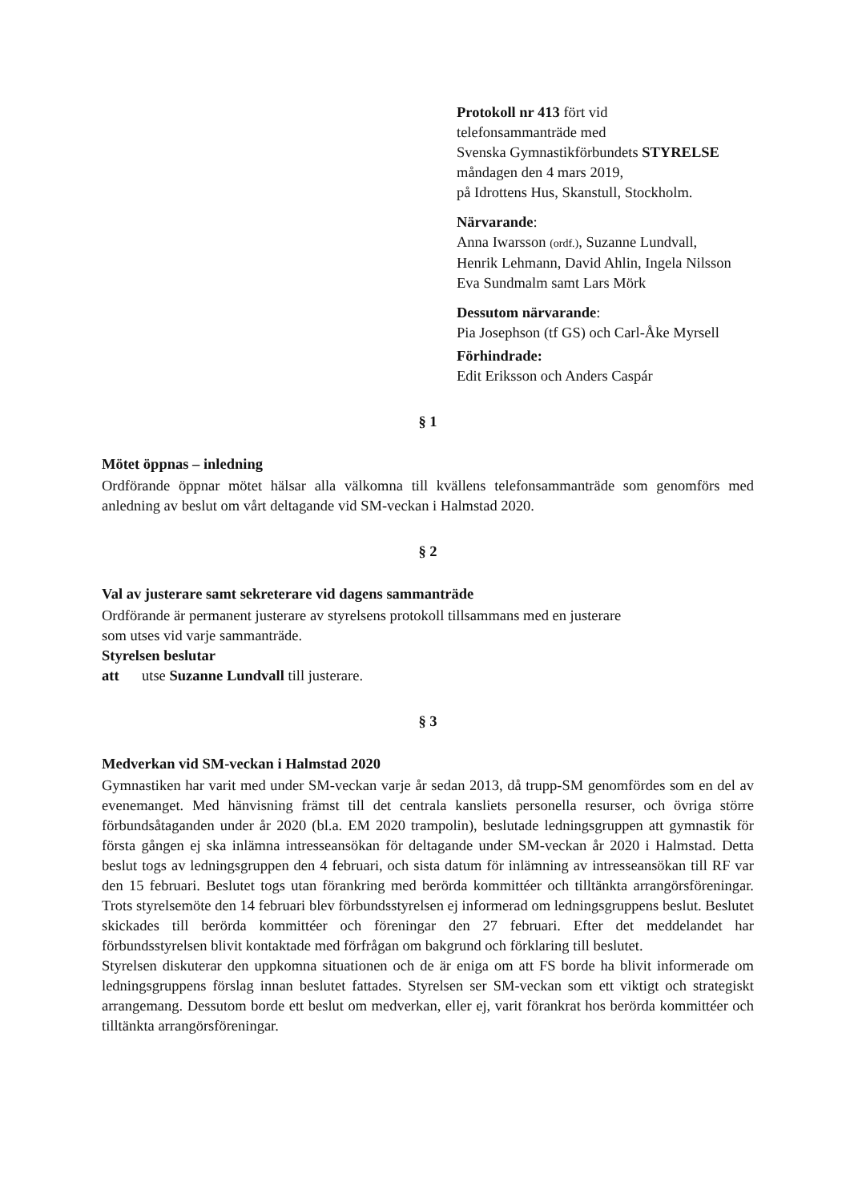Protokoll nr 413 fört vid
telefonsammanträde med
Svenska Gymnastikförbundets STYRELSE
måndagen den 4 mars 2019,
på Idrottens Hus, Skanstull, Stockholm.
Närvarande:
Anna Iwarsson (ordf.), Suzanne Lundvall,
Henrik Lehmann, David Ahlin, Ingela Nilsson
Eva Sundmalm samt Lars Mörk
Dessutom närvarande:
Pia Josephson (tf GS) och Carl-Åke Myrsell
Förhindrade:
Edit Eriksson och Anders Caspár
§ 1
Mötet öppnas – inledning
Ordförande öppnar mötet hälsar alla välkomna till kvällens telefonsammanträde som genomförs med anledning av beslut om vårt deltagande vid SM-veckan i Halmstad 2020.
§ 2
Val av justerare samt sekreterare vid dagens sammanträde
Ordförande är permanent justerare av styrelsens protokoll tillsammans med en justerare
som utses vid varje sammanträde.
Styrelsen beslutar
att utse Suzanne Lundvall till justerare.
§ 3
Medverkan vid SM-veckan i Halmstad 2020
Gymnastiken har varit med under SM-veckan varje år sedan 2013, då trupp-SM genomfördes som en del av evenemanget. Med hänvisning främst till det centrala kansliets personella resurser, och övriga större förbundsåtaganden under år 2020 (bl.a. EM 2020 trampolin), beslutade ledningsgruppen att gymnastik för första gången ej ska inlämna intresseansökan för deltagande under SM-veckan år 2020 i Halmstad. Detta beslut togs av ledningsgruppen den 4 februari, och sista datum för inlämning av intresseansökan till RF var den 15 februari. Beslutet togs utan förankring med berörda kommittéer och tilltänkta arrangörsföreningar. Trots styrelsemöte den 14 februari blev förbundsstyrelsen ej informerad om ledningsgruppens beslut. Beslutet skickades till berörda kommittéer och föreningar den 27 februari. Efter det meddelandet har förbundsstyrelsen blivit kontaktade med förfrågan om bakgrund och förklaring till beslutet.
Styrelsen diskuterar den uppkomna situationen och de är eniga om att FS borde ha blivit informerade om ledningsgruppens förslag innan beslutet fattades. Styrelsen ser SM-veckan som ett viktigt och strategiskt arrangemang. Dessutom borde ett beslut om medverkan, eller ej, varit förankrat hos berörda kommittéer och tilltänkta arrangörsföreningar.